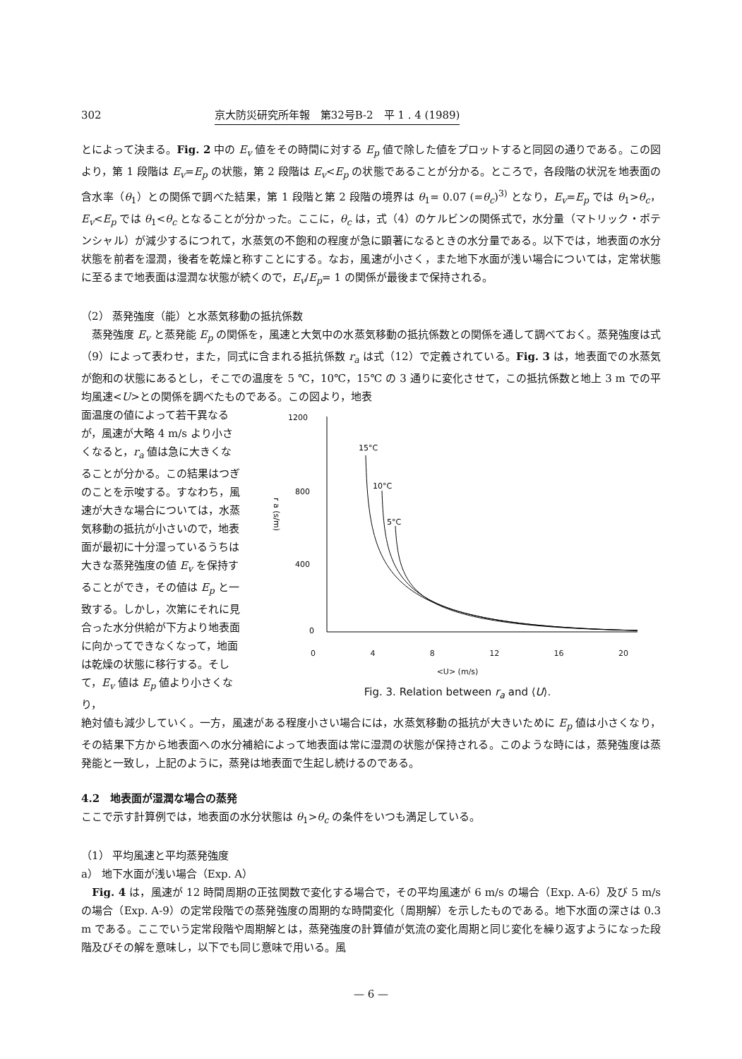302 京大防災研究所年報　第32号B-2　平 1 . 4 (1989)
とによって決まる。Fig. 2 中の E<sub>v</sub> 値をその時間に対する E<sub>p</sub> 値で除した値をプロットすると同図の通りである。この図より，第 1 段階は E<sub>v</sub>=E<sub>p</sub> の状態，第 2 段階は E<sub>v</sub><E<sub>p</sub> の状態であることが分かる。ところで，各段階の状況を地表面の含水率（θ<sub>1</sub>）との関係で調べた結果，第 1 段階と第 2 段階の境界は θ<sub>1</sub>= 0.07 (=θ<sub>c</sub>)<sup>3)</sup> となり，E<sub>v</sub>=E<sub>p</sub> では θ<sub>1</sub>>θ<sub>c</sub>，E<sub>v</sub><E<sub>p</sub> では θ<sub>1</sub><θ<sub>c</sub> となることが分かった。ここに，θ<sub>c</sub> は，式（4）のケルビンの関係式で，水分量（マトリック・ポテンシャル）が減少するにつれて，水蒸気の不飽和の程度が急に顕著になるときの水分量である。以下では，地表面の水分状態を前者を湿潤，後者を乾燥と称すことにする。なお，風速が小さく，また地下水面が浅い場合については，定常状態に至るまで地表面は湿潤な状態が続くので，E<sub>v</sub>/E<sub>p</sub>= 1 の関係が最後まで保持される。
（2） 蒸発強度（能）と水蒸気移動の抵抗係数
　蒸発強度 E<sub>v</sub> と蒸発能 E<sub>p</sub> の関係を，風速と大気中の水蒸気移動の抵抗係数との関係を通して調べておく。蒸発強度は式（9）によって表わせ，また，同式に含まれる抵抗係数 r<sub>a</sub> は式（12）で定義されている。Fig. 3 は，地表面での水蒸気が飽和の状態にあるとし，そこでの温度を 5 ℃，10℃，15℃ の 3 通りに変化させて，この抵抗係数と地上 3 m での平均風速<U>との関係を調べたものである。この図より，地表
面温度の値によって若干異なるが，風速が大略 4 m/s より小さくなると，r<sub>a</sub> 値は急に大きくなることが分かる。この結果はつぎのことを示唆する。すなわち，風速が大きな場合については，水蒸気移動の抵抗が小さいので，地表面が最初に十分湿っているうちは大きな蒸発強度の値 E<sub>v</sub> を保持することができ，その値は E<sub>p</sub> と一致する。しかし，次第にそれに見合った水分供給が下方より地表面に向かってできなくなって，地面は乾燥の状態に移行する。そして，E<sub>v</sub> 値は E<sub>p</sub> 値より小さくなり，
1200
800
400
0
r a (s/m)
15°C
10°C
5°C
0 4 8 12 16 20
<U> (m/s)
Fig. 3. Relation between r<sub>a</sub> and ⟨U⟩.
絶対値も減少していく。一方，風速がある程度小さい場合には，水蒸気移動の抵抗が大きいために E<sub>p</sub> 値は小さくなり，その結果下方から地表面への水分補給によって地表面は常に湿潤の状態が保持される。このような時には，蒸発強度は蒸発能と一致し，上記のように，蒸発は地表面で生起し続けるのである。
4.2　地表面が湿潤な場合の蒸発
ここで示す計算例では，地表面の水分状態は θ<sub>1</sub>>θ<sub>c</sub> の条件をいつも満足している。
（1） 平均風速と平均蒸発強度
a） 地下水面が浅い場合（Exp. A）
　Fig. 4 は，風速が 12 時間周期の正弦関数で変化する場合で，その平均風速が 6 m/s の場合（Exp. A-6）及び 5 m/s の場合（Exp. A-9）の定常段階での蒸発強度の周期的な時間変化（周期解）を示したものである。地下水面の深さは 0.3 m である。ここでいう定常段階や周期解とは，蒸発強度の計算値が気流の変化周期と同じ変化を繰り返すようになった段階及びその解を意味し，以下でも同じ意味で用いる。風
— 6 —